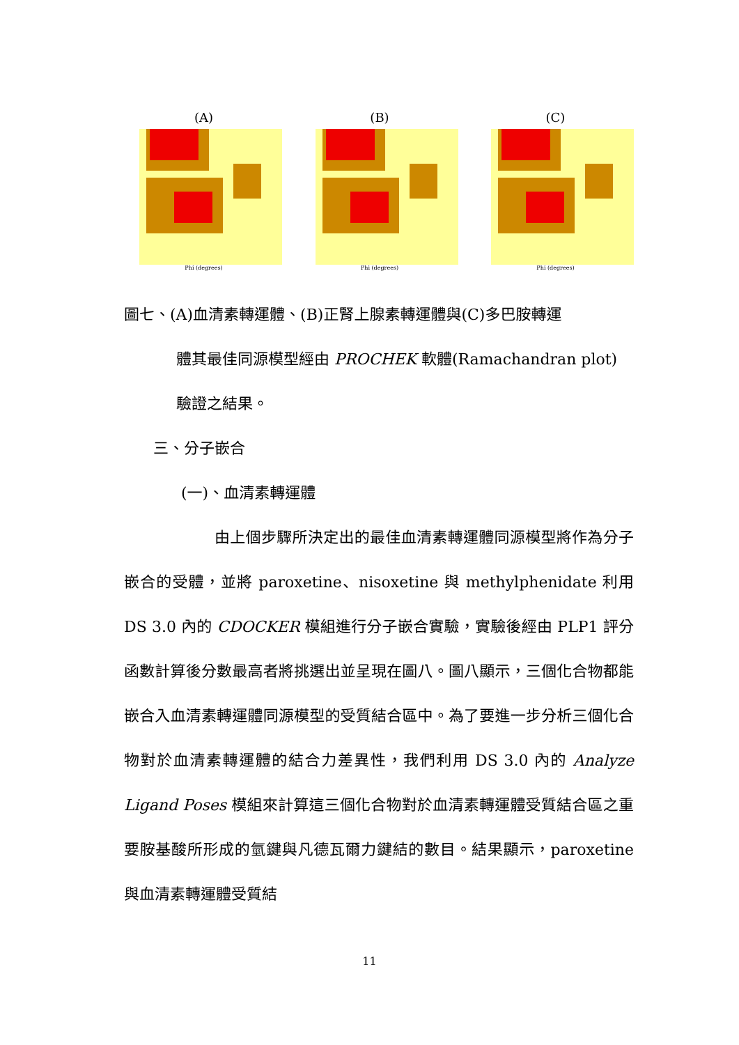(A)
Phi (degrees)
(B)
Phi (degrees)
(C)
Phi (degrees)
圖七、(A)血清素轉運體、(B)正腎上腺素轉運體與(C)多巴胺轉運
體其最佳同源模型經由 PROCHEK 軟體(Ramachandran plot)
驗證之結果。
三、分子嵌合
(一)、血清素轉運體
由上個步驟所決定出的最佳血清素轉運體同源模型將作為分子嵌合的受體，並將 paroxetine、nisoxetine 與 methylphenidate 利用 DS 3.0 內的 CDOCKER 模組進行分子嵌合實驗，實驗後經由 PLP1 評分函數計算後分數最高者將挑選出並呈現在圖八。圖八顯示，三個化合物都能嵌合入血清素轉運體同源模型的受質結合區中。為了要進一步分析三個化合物對於血清素轉運體的結合力差異性，我們利用 DS 3.0 內的 Analyze Ligand Poses 模組來計算這三個化合物對於血清素轉運體受質結合區之重要胺基酸所形成的氫鍵與凡德瓦爾力鍵結的數目。結果顯示，paroxetine 與血清素轉運體受質結
11